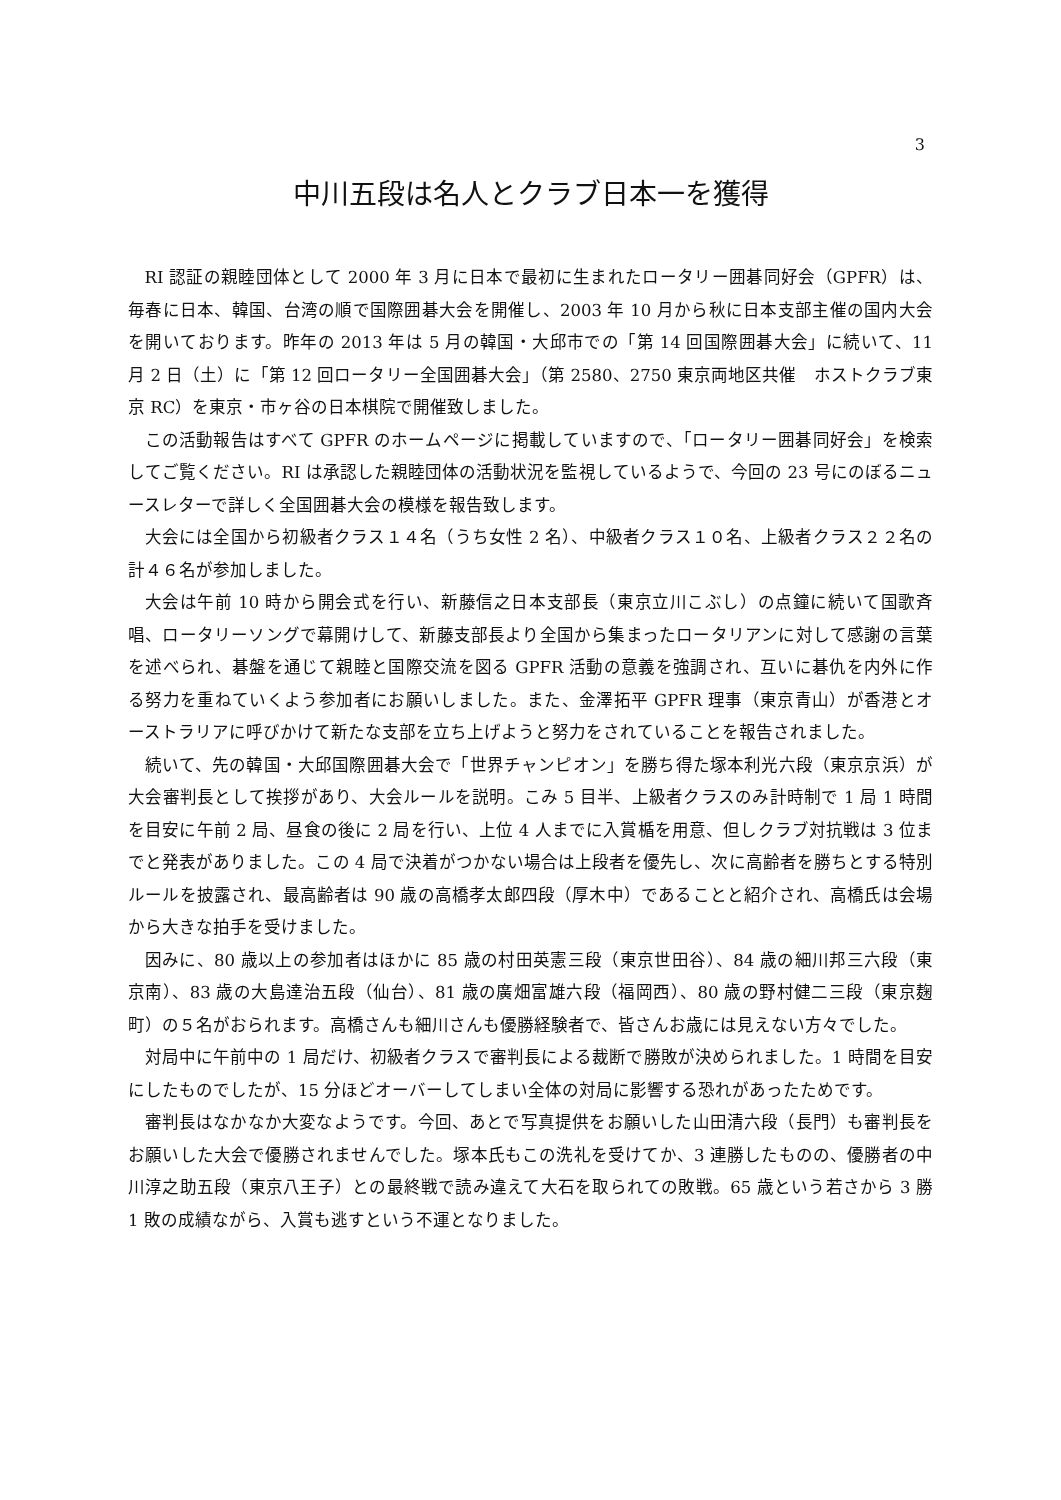3
中川五段は名人とクラブ日本一を獲得
RI 認証の親睦団体として 2000 年 3 月に日本で最初に生まれたロータリー囲碁同好会（GPFR）は、毎春に日本、韓国、台湾の順で国際囲碁大会を開催し、2003 年 10 月から秋に日本支部主催の国内大会を開いております。昨年の 2013 年は 5 月の韓国・大邱市での「第 14 回国際囲碁大会」に続いて、11 月 2 日（土）に「第 12 回ロータリー全国囲碁大会」（第 2580、2750 東京両地区共催　ホストクラブ東京 RC）を東京・市ヶ谷の日本棋院で開催致しました。
この活動報告はすべて GPFR のホームページに掲載していますので、「ロータリー囲碁同好会」を検索してご覧ください。RI は承認した親睦団体の活動状況を監視しているようで、今回の 23 号にのぼるニュースレターで詳しく全国囲碁大会の模様を報告致します。
大会には全国から初級者クラス１４名（うち女性 2 名）、中級者クラス１０名、上級者クラス２２名の計４６名が参加しました。
大会は午前 10 時から開会式を行い、新藤信之日本支部長（東京立川こぶし）の点鐘に続いて国歌斉唱、ロータリーソングで幕開けして、新藤支部長より全国から集まったロータリアンに対して感謝の言葉を述べられ、碁盤を通じて親睦と国際交流を図る GPFR 活動の意義を強調され、互いに碁仇を内外に作る努力を重ねていくよう参加者にお願いしました。また、金澤拓平 GPFR 理事（東京青山）が香港とオーストラリアに呼びかけて新たな支部を立ち上げようと努力をされていることを報告されました。
続いて、先の韓国・大邱国際囲碁大会で「世界チャンピオン」を勝ち得た塚本利光六段（東京京浜）が大会審判長として挨拶があり、大会ルールを説明。こみ 5 目半、上級者クラスのみ計時制で 1 局 1 時間を目安に午前 2 局、昼食の後に 2 局を行い、上位 4 人までに入賞楯を用意、但しクラブ対抗戦は 3 位までと発表がありました。この 4 局で決着がつかない場合は上段者を優先し、次に高齢者を勝ちとする特別ルールを披露され、最高齢者は 90 歳の高橋孝太郎四段（厚木中）であることと紹介され、高橋氏は会場から大きな拍手を受けました。
因みに、80 歳以上の参加者はほかに 85 歳の村田英憲三段（東京世田谷）、84 歳の細川邦三六段（東京南）、83 歳の大島達治五段（仙台）、81 歳の廣畑富雄六段（福岡西）、80 歳の野村健二三段（東京麹町）の５名がおられます。高橋さんも細川さんも優勝経験者で、皆さんお歳には見えない方々でした。
対局中に午前中の 1 局だけ、初級者クラスで審判長による裁断で勝敗が決められました。1 時間を目安にしたものでしたが、15 分ほどオーバーしてしまい全体の対局に影響する恐れがあったためです。
審判長はなかなか大変なようです。今回、あとで写真提供をお願いした山田清六段（長門）も審判長をお願いした大会で優勝されませんでした。塚本氏もこの洗礼を受けてか、3 連勝したものの、優勝者の中川淳之助五段（東京八王子）との最終戦で読み違えて大石を取られての敗戦。65 歳という若さから 3 勝 1 敗の成績ながら、入賞も逃すという不運となりました。